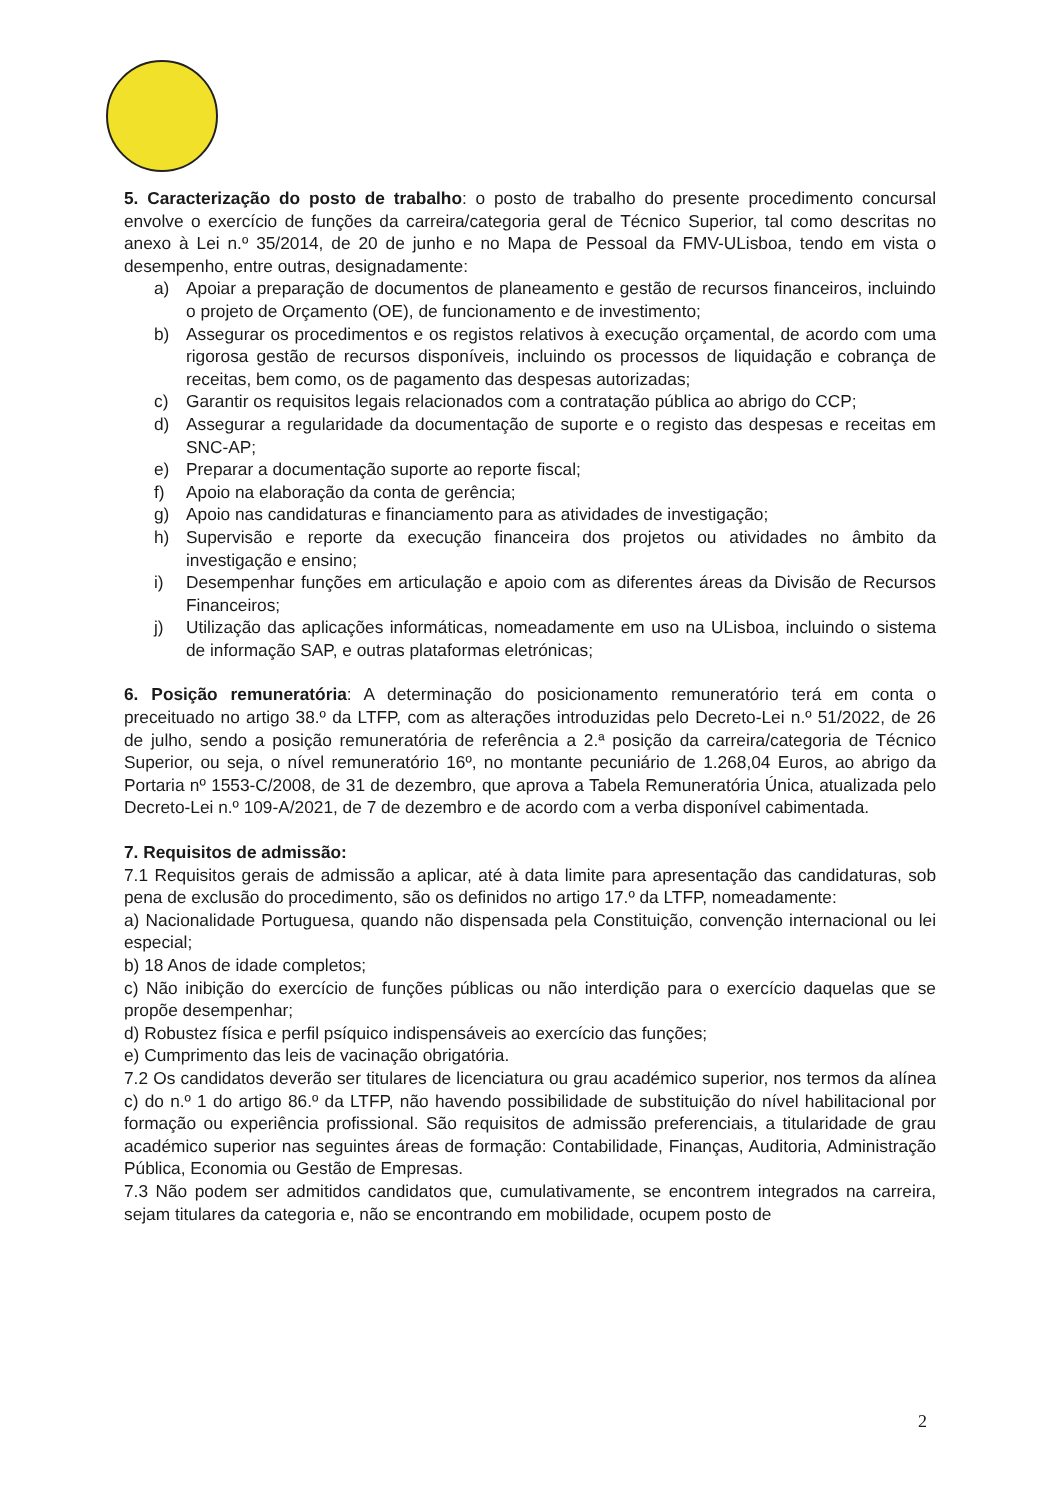5. Caracterização do posto de trabalho: o posto de trabalho do presente procedimento concursal envolve o exercício de funções da carreira/categoria geral de Técnico Superior, tal como descritas no anexo à Lei n.º 35/2014, de 20 de junho e no Mapa de Pessoal da FMV-ULisboa, tendo em vista o desempenho, entre outras, designadamente:
a) Apoiar a preparação de documentos de planeamento e gestão de recursos financeiros, incluindo o projeto de Orçamento (OE), de funcionamento e de investimento;
b) Assegurar os procedimentos e os registos relativos à execução orçamental, de acordo com uma rigorosa gestão de recursos disponíveis, incluindo os processos de liquidação e cobrança de receitas, bem como, os de pagamento das despesas autorizadas;
c) Garantir os requisitos legais relacionados com a contratação pública ao abrigo do CCP;
d) Assegurar a regularidade da documentação de suporte e o registo das despesas e receitas em SNC-AP;
e) Preparar a documentação suporte ao reporte fiscal;
f) Apoio na elaboração da conta de gerência;
g) Apoio nas candidaturas e financiamento para as atividades de investigação;
h) Supervisão e reporte da execução financeira dos projetos ou atividades no âmbito da investigação e ensino;
i) Desempenhar funções em articulação e apoio com as diferentes áreas da Divisão de Recursos Financeiros;
j) Utilização das aplicações informáticas, nomeadamente em uso na ULisboa, incluindo o sistema de informação SAP, e outras plataformas eletrónicas;
6. Posição remuneratória: A determinação do posicionamento remuneratório terá em conta o preceituado no artigo 38.º da LTFP, com as alterações introduzidas pelo Decreto-Lei n.º 51/2022, de 26 de julho, sendo a posição remuneratória de referência a 2.ª posição da carreira/categoria de Técnico Superior, ou seja, o nível remuneratório 16º, no montante pecuniário de 1.268,04 Euros, ao abrigo da Portaria nº 1553-C/2008, de 31 de dezembro, que aprova a Tabela Remuneratória Única, atualizada pelo Decreto-Lei n.º 109-A/2021, de 7 de dezembro e de acordo com a verba disponível cabimentada.
7. Requisitos de admissão:
7.1 Requisitos gerais de admissão a aplicar, até à data limite para apresentação das candidaturas, sob pena de exclusão do procedimento, são os definidos no artigo 17.º da LTFP, nomeadamente:
a) Nacionalidade Portuguesa, quando não dispensada pela Constituição, convenção internacional ou lei especial;
b) 18 Anos de idade completos;
c) Não inibição do exercício de funções públicas ou não interdição para o exercício daquelas que se propõe desempenhar;
d) Robustez física e perfil psíquico indispensáveis ao exercício das funções;
e) Cumprimento das leis de vacinação obrigatória.
7.2 Os candidatos deverão ser titulares de licenciatura ou grau académico superior, nos termos da alínea c) do n.º 1 do artigo 86.º da LTFP, não havendo possibilidade de substituição do nível habilitacional por formação ou experiência profissional. São requisitos de admissão preferenciais, a titularidade de grau académico superior nas seguintes áreas de formação: Contabilidade, Finanças, Auditoria, Administração Pública, Economia ou Gestão de Empresas.
7.3 Não podem ser admitidos candidatos que, cumulativamente, se encontrem integrados na carreira, sejam titulares da categoria e, não se encontrando em mobilidade, ocupem posto de
2